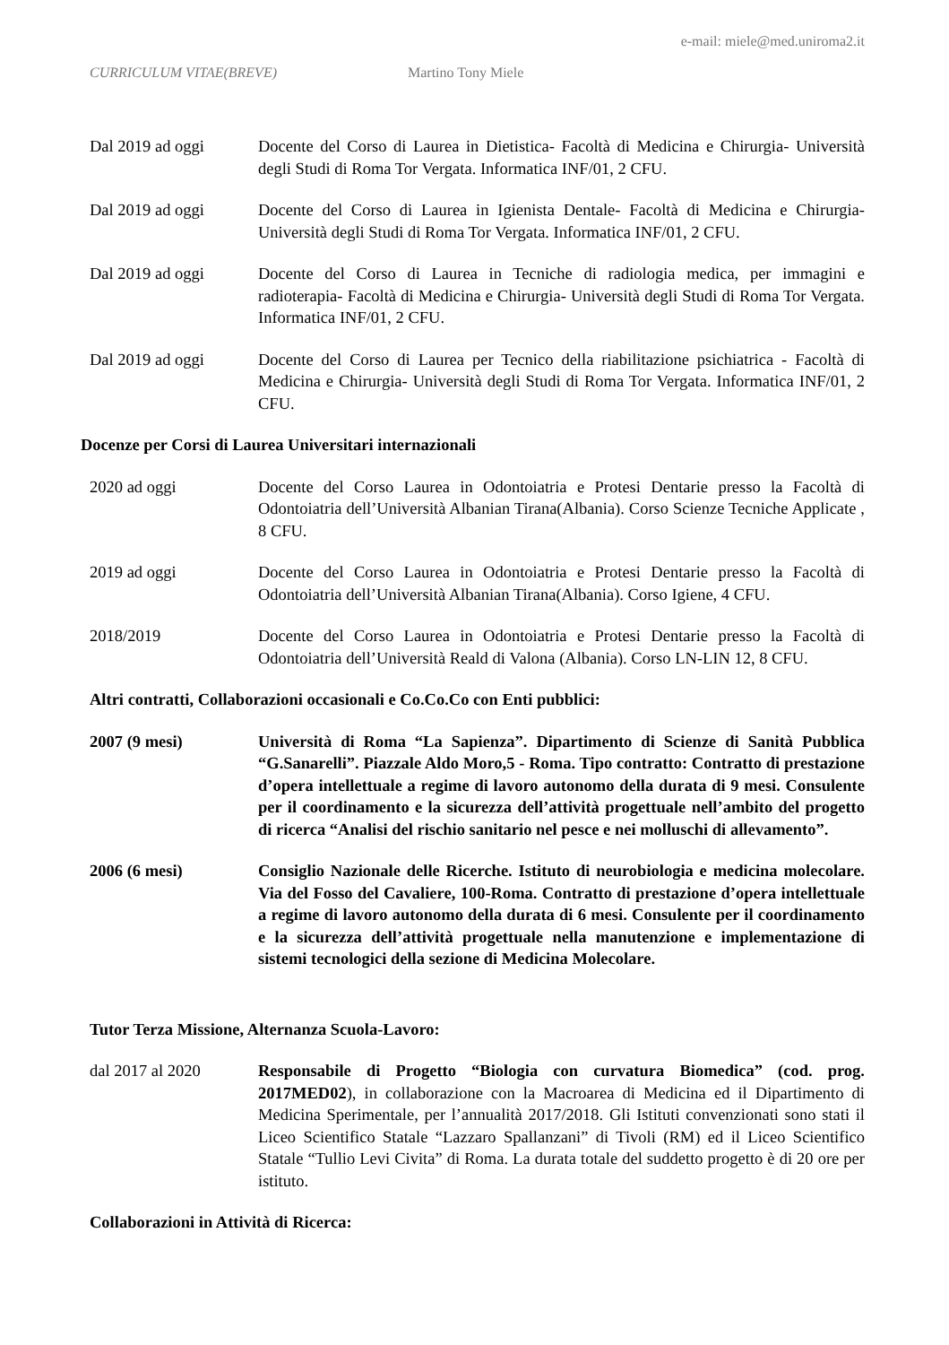e-mail: miele@med.uniroma2.it
CURRICULUM VITAE(BREVE) Martino Tony Miele
Dal 2019 ad oggi Docente del Corso di Laurea in Dietistica- Facoltà di Medicina e Chirurgia- Università degli Studi di Roma Tor Vergata. Informatica INF/01, 2 CFU.
Dal 2019 ad oggi Docente del Corso di Laurea in Igienista Dentale- Facoltà di Medicina e Chirurgia- Università degli Studi di Roma Tor Vergata. Informatica INF/01, 2 CFU.
Dal 2019 ad oggi Docente del Corso di Laurea in Tecniche di radiologia medica, per immagini e radioterapia- Facoltà di Medicina e Chirurgia- Università degli Studi di Roma Tor Vergata. Informatica INF/01, 2 CFU.
Dal 2019 ad oggi Docente del Corso di Laurea per Tecnico della riabilitazione psichiatrica - Facoltà di Medicina e Chirurgia- Università degli Studi di Roma Tor Vergata. Informatica INF/01, 2 CFU.
Docenze per Corsi di Laurea Universitari internazionali
2020 ad oggi Docente del Corso Laurea in Odontoiatria e Protesi Dentarie presso la Facoltà di Odontoiatria dell’Università Albanian Tirana(Albania). Corso Scienze Tecniche Applicate , 8 CFU.
2019 ad oggi Docente del Corso Laurea in Odontoiatria e Protesi Dentarie presso la Facoltà di Odontoiatria dell’Università Albanian Tirana(Albania). Corso Igiene, 4 CFU.
2018/2019 Docente del Corso Laurea in Odontoiatria e Protesi Dentarie presso la Facoltà di Odontoiatria dell’Università Reald di Valona (Albania). Corso LN-LIN 12, 8 CFU.
Altri contratti, Collaborazioni occasionali e Co.Co.Co con Enti pubblici:
2007 (9 mesi) Università di Roma “La Sapienza”. Dipartimento di Scienze di Sanità Pubblica “G.Sanarelli”. Piazzale Aldo Moro,5 - Roma. Tipo contratto: Contratto di prestazione d’opera intellettuale a regime di lavoro autonomo della durata di 9 mesi. Consulente per il coordinamento e la sicurezza dell’attività progettuale nell’ambito del progetto di ricerca “Analisi del rischio sanitario nel pesce e nei molluschi di allevamento”.
2006 (6 mesi) Consiglio Nazionale delle Ricerche. Istituto di neurobiologia e medicina molecolare. Via del Fosso del Cavaliere, 100-Roma. Contratto di prestazione d’opera intellettuale a regime di lavoro autonomo della durata di 6 mesi. Consulente per il coordinamento e la sicurezza dell’attività progettuale nella manutenzione e implementazione di sistemi tecnologici della sezione di Medicina Molecolare.
Tutor Terza Missione, Alternanza Scuola-Lavoro:
dal 2017 al 2020 Responsabile di Progetto “Biologia con curvatura Biomedica” (cod. prog. 2017MED02), in collaborazione con la Macroarea di Medicina ed il Dipartimento di Medicina Sperimentale, per l’annualità 2017/2018. Gli Istituti convenzionati sono stati il Liceo Scientifico Statale “Lazzaro Spallanzani” di Tivoli (RM) ed il Liceo Scientifico Statale “Tullio Levi Civita” di Roma. La durata totale del suddetto progetto è di 20 ore per istituto.
Collaborazioni in Attività di Ricerca: